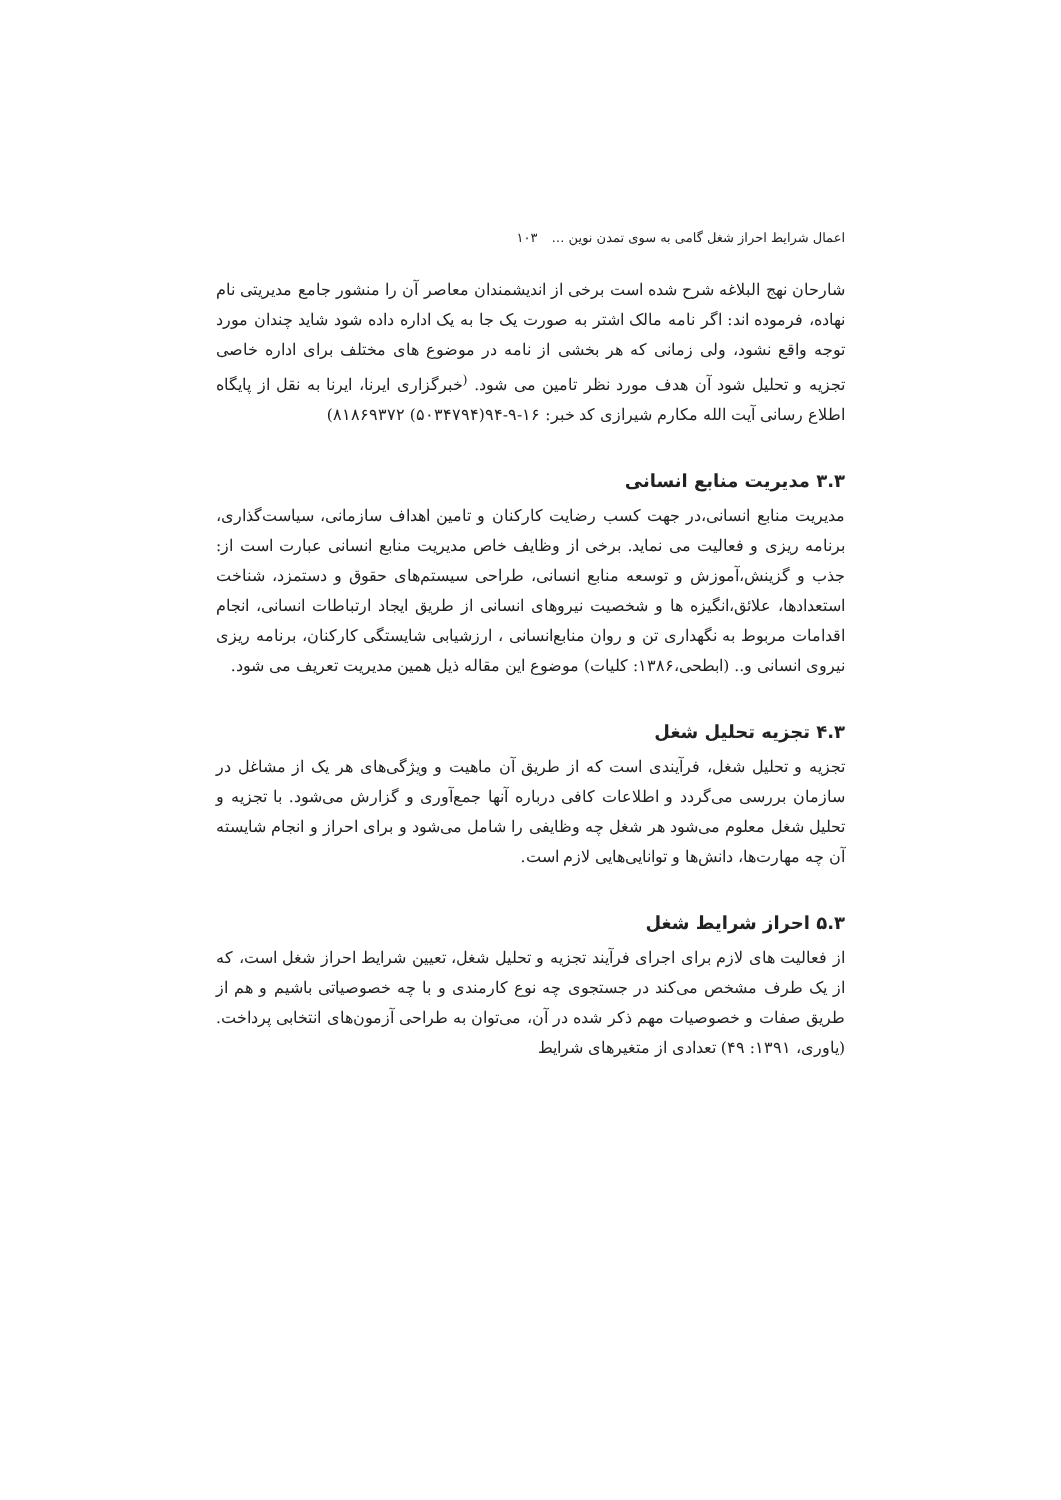اعمال شرایط احراز شغل گامی به سوی تمدن نوین … ۱۰۳
شارحان نهج البلاغه شرح شده است برخی از اندیشمندان معاصر آن را منشور جامع مدیریتی نام نهاده، فرموده اند: اگر نامه مالک اشتر به صورت یک جا به یک اداره داده شود شاید چندان مورد توجه واقع نشود، ولی زمانی که هر بخشی از نامه در موضوع های مختلف برای اداره خاصی تجزیه و تحلیل شود آن هدف مورد نظر تامین می شود. <sup>(</sup>خبرگزاری ایرنا، ایرنا به نقل از پایگاه اطلاع رسانی آیت الله مکارم شیرازی کد خبر: ۱۶-۹-۹۴(۵۰۳۴۷۹۴) ۸۱۸۶۹۳۷۲)
۳.۳ مدیریت منابع انسانی
مدیریت منابع انسانی،در جهت کسب رضایت کارکنان و تامین اهداف سازمانی، سیاست‌گذاری، برنامه ریزی و فعالیت می نماید. برخی از وظایف خاص مدیریت منابع انسانی عبارت است از: جذب و گزینش،آموزش و توسعه منابع انسانی، طراحی سیستم‌های حقوق و دستمزد، شناخت استعدادها، علائق،انگیزه ها و شخصیت نیروهای انسانی از طریق ایجاد ارتباطات انسانی، انجام اقدامات مربوط به نگهداری تن و روان منابع‌انسانی ، ارزشیابی شایستگی کارکنان، برنامه ریزی نیروی انسانی و.. (ابطحی،۱۳۸۶: کلیات) موضوع این مقاله ذیل همین مدیریت تعریف می شود.
۴.۳ تجزیه تحلیل شغل
تجزیه و تحلیل شغل، فرآیندی است که از طریق آن ماهیت و ویژگی‌های هر یک از مشاغل در سازمان بررسی می‌گردد و اطلاعات کافی درباره آنها جمع‌آوری و گزارش می‌شود. با تجزیه و تحلیل شغل معلوم می‌شود هر شغل چه وظایفی را شامل می‌شود و برای احراز و انجام شایسته آن چه مهارت‌ها، دانش‌ها و توانایی‌هایی لازم است.
۵.۳ احراز شرایط شغل
از فعالیت های لازم برای اجرای فرآیند تجزیه و تحلیل شغل، تعیین شرایط احراز شغل است، که از یک طرف مشخص می‌کند در جستجوی چه نوع کارمندی و با چه خصوصیاتی باشیم و هم از طریق صفات و خصوصیات مهم ذکر شده در آن، می‌توان به طراحی آزمون‌های انتخابی پرداخت. (یاوری، ۱۳۹۱: ۴۹) تعدادی از متغیرهای شرایط